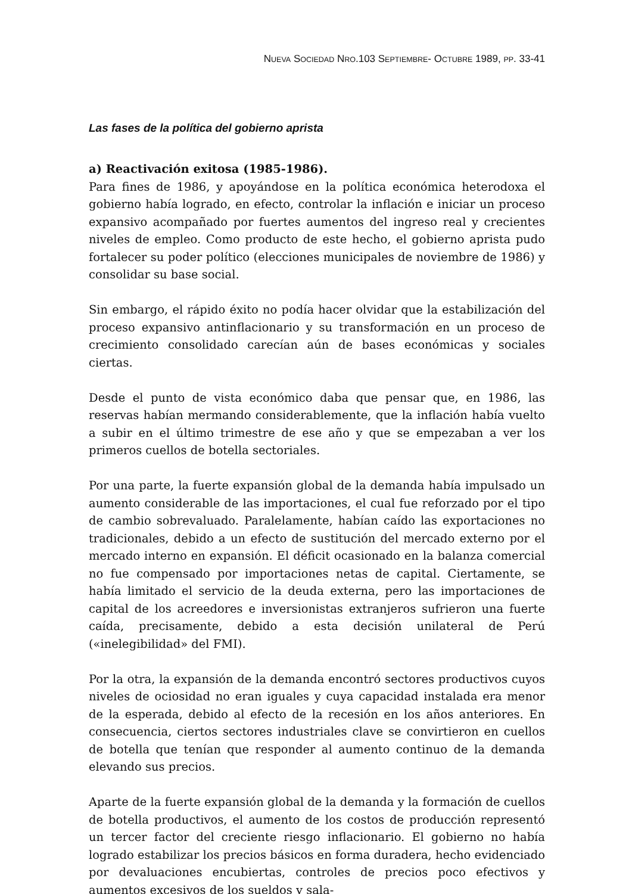NUEVA SOCIEDAD NRO.103 SEPTIEMBRE- OCTUBRE 1989, PP. 33-41
Las fases de la política del gobierno aprista
a) Reactivación exitosa (1985-1986).
Para fines de 1986, y apoyándose en la política económica heterodoxa el gobierno había logrado, en efecto, controlar la inflación e iniciar un proceso expansivo acompañado por fuertes aumentos del ingreso real y crecientes niveles de empleo. Como producto de este hecho, el gobierno aprista pudo fortalecer su poder político (elecciones municipales de noviembre de 1986) y consolidar su base social.
Sin embargo, el rápido éxito no podía hacer olvidar que la estabilización del proceso expansivo antinflacionario y su transformación en un proceso de crecimiento consolidado carecían aún de bases económicas y sociales ciertas.
Desde el punto de vista económico daba que pensar que, en 1986, las reservas habían mermando considerablemente, que la inflación había vuelto a subir en el último trimestre de ese año y que se empezaban a ver los primeros cuellos de botella sectoriales.
Por una parte, la fuerte expansión global de la demanda había impulsado un aumento considerable de las importaciones, el cual fue reforzado por el tipo de cambio sobrevaluado. Paralelamente, habían caído las exportaciones no tradicionales, debido a un efecto de sustitución del mercado externo por el mercado interno en expansión. El déficit ocasionado en la balanza comercial no fue compensado por importaciones netas de capital. Ciertamente, se había limitado el servicio de la deuda externa, pero las importaciones de capital de los acreedores e inversionistas extranjeros sufrieron una fuerte caída, precisamente, debido a esta decisión unilateral de Perú («inelegibilidad» del FMI).
Por la otra, la expansión de la demanda encontró sectores productivos cuyos niveles de ociosidad no eran iguales y cuya capacidad instalada era menor de la esperada, debido al efecto de la recesión en los años anteriores. En consecuencia, ciertos sectores industriales clave se convirtieron en cuellos de botella que tenían que responder al aumento continuo de la demanda elevando sus precios.
Aparte de la fuerte expansión global de la demanda y la formación de cuellos de botella productivos, el aumento de los costos de producción representó un tercer factor del creciente riesgo inflacionario. El gobierno no había logrado estabilizar los precios básicos en forma duradera, hecho evidenciado por devaluaciones encubiertas, controles de precios poco efectivos y aumentos excesivos de los sueldos y sala-